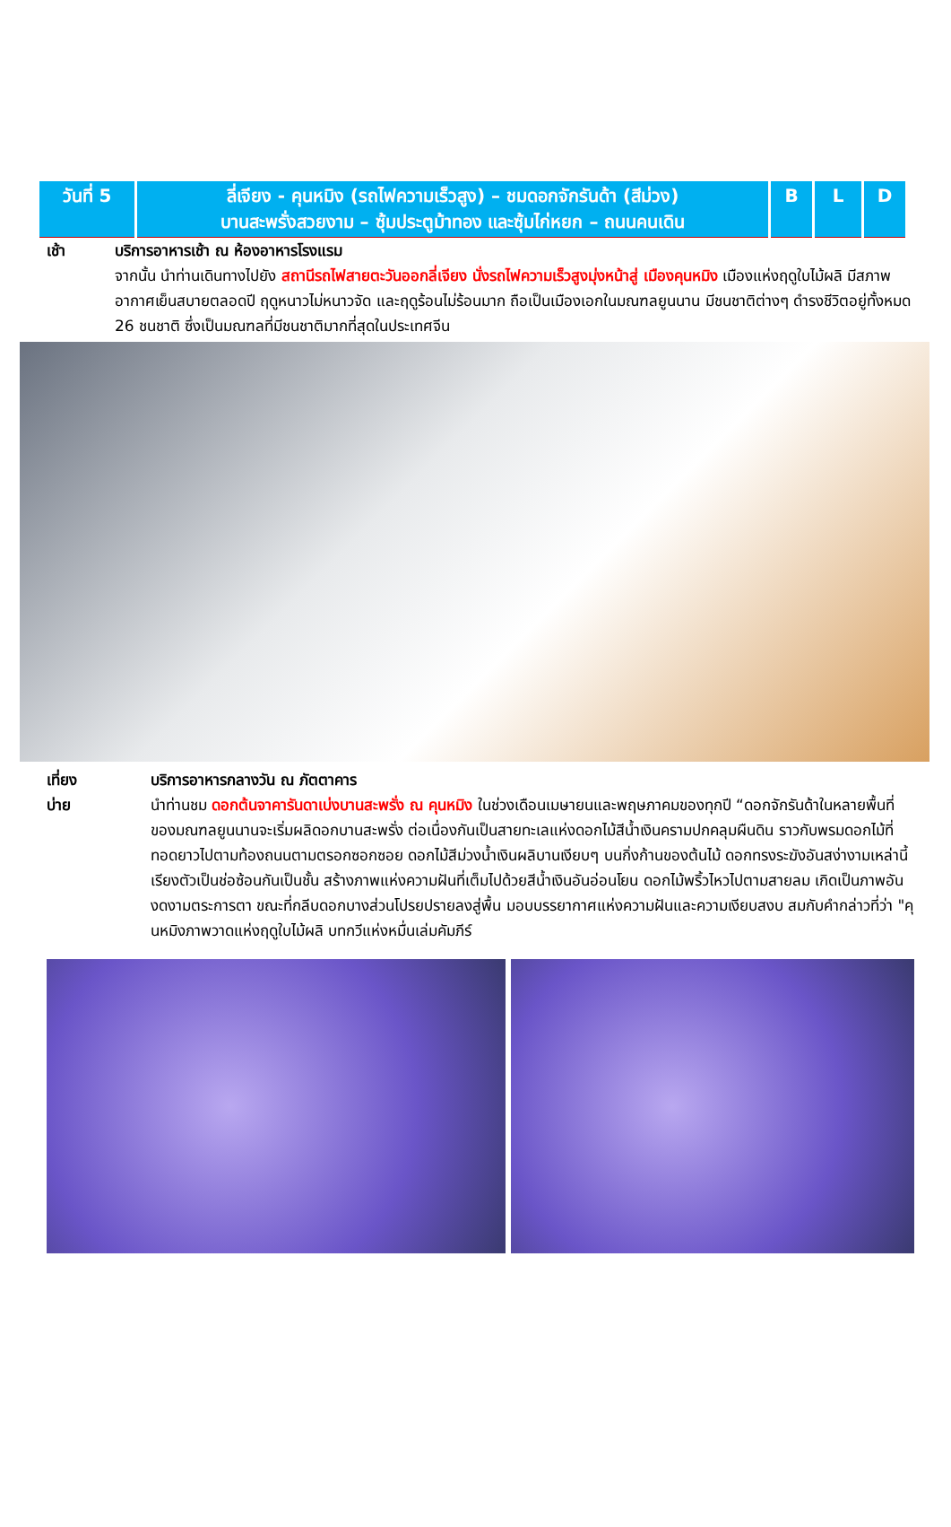| วันที่ 5 | ลี่เจียง - คุนหมิง (รถไฟความเร็วสูง) – ชมดอกจักรันด้า (สีม่วง) บานสะพรั่งสวยงาม – ซุ้มประตูม้าทอง และซุ้มไก่หยก – ถนนคนเดิน | B | L | D |
เช้า บริการอาหารเช้า ณ ห้องอาหารโรงแรม
จากนั้น นำท่านเดินทางไปยัง สถานีรถไฟสายตะวันออกลี่เจียง นั่งรถไฟความเร็วสูงมุ่งหน้าสู่ เมืองคุนหมิง เมืองแห่งฤดูใบไม้ผลิ มีสภาพอากาศเย็นสบายตลอดปี ฤดูหนาวไม่หนาวจัด และฤดูร้อนไม่ร้อนมาก ถือเป็นเมืองเอกในมณฑลยูนนาน มีชนชาติต่างๆ ดำรงชีวิตอยู่ทั้งหมด 26 ชนชาติ ซึ่งเป็นมณฑลที่มีชนชาติมากที่สุดในประเทศจีน
เที่ยง
บ่าย
บริการอาหารกลางวัน ณ ภัตตาคาร
นำท่านชม ดอกต้นจาคารันดาเบ่งบานสะพรั่ง ณ คุนหมิง ในช่วงเดือนเมษายนและพฤษภาคมของทุกปี “ดอกจักรันด้าในหลายพื้นที่ของมณฑลยูนนานจะเริ่มผลิดอกบานสะพรั่ง ต่อเนื่องกันเป็นสายทะเลแห่งดอกไม้สีน้ำเงินครามปกคลุมผืนดิน ราวกับพรมดอกไม้ที่ทอดยาวไปตามท้องถนนตามตรอกซอกซอย ดอกไม้สีม่วงน้ำเงินผลิบานเงียบๆ บนกิ่งก้านของต้นไม้ ดอกทรงระฆังอันสง่างามเหล่านี้เรียงตัวเป็นช่อซ้อนกันเป็นชั้น สร้างภาพแห่งความฝันที่เต็มไปด้วยสีน้ำเงินอันอ่อนโยน ดอกไม้พริ้วไหวไปตามสายลม เกิดเป็นภาพอันงดงามตระการตา ขณะที่กลีบดอกบางส่วนโปรยปรายลงสู่พื้น มอบบรรยากาศแห่งความฝันและความเงียบสงบ สมกับคำกล่าวที่ว่า "คุนหมิงภาพวาดแห่งฤดูใบไม้ผลิ บทกวีแห่งหมื่นเล่มคัมภีร์